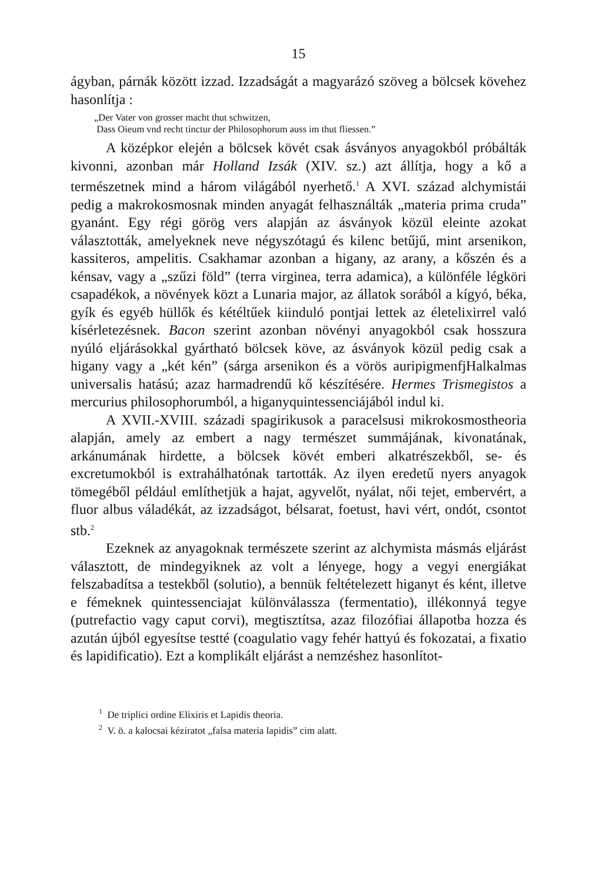15
ágyban, párnák között izzad. Izzadságát a magyarázó szöveg a bölcsek köve­hez hasonlítja :
„Der Vater von grosser macht thut schwitzen,
Dass Oieum vnd recht tinctur der Philosophorum auss im thut fliessen.”
A középkor elején a bölcsek kövét csak ásványos anyagokból próbálták kivonni, azonban már Holland Izsák (XIV. sz.) azt állítja, hogy a kő a természetnek mind a három világából nyerhető.<sup>1</sup> A XVI. század alchymistái pedig a makrokosmosnak minden anyagát felhasználták „materia prima cruda” gyanánt. Egy régi görög vers alapján az ásványok közül eleinte azokat választották, amelyeknek neve négyszótagú és kilenc betűjű, mint arsenikon, kassiteros, ampelitis. Csakhamar azonban a higany, az arany, a kőszén és a kénsav, vagy a „szűzi föld” (terra virginea, terra adamica), a különféle légköri csapadékok, a növények közt a Lunaria major, az állatok sorából a kígyó, béka, gyík és egyéb hüllők és kétéltűek kiinduló pontjai lettek az életelixirrel való kísérletezésnek. Bacon szerint azonban növényi anyagokból csak hosszura nyúló eljárásokkal gyártható bölcsek köve, az ásványok közül pedig csak a higany vagy a „két kén” (sárga arsenikon és a vörös auripigmenfjHalkalmas universalis hatású; azaz harmadrendű kő készítésére. Hermes Trismegistos a mercurius philosophorumból, a higanyquintessenciájából indul ki.
A XVII.-XVIII. századi spagirikusok a paracelsusi mikrokosmostheoria alapján, amely az embert a nagy természet summájának, kivonatának, arkánumának hirdette, a bölcsek kövét emberi alkatrészekből, se- és excretumokból is extrahálhatónak tartották. Az ilyen eredetű nyers anyagok tömegéből például említhetjük a hajat, agyvelőt, nyálat, női tejet, embervért, a fluor albus váladékát, az izzadságot, bélsarat, foetust, havi vért, ondót, csontot stb.<sup>2</sup>
Ezeknek az anyagoknak természete szerint az alchymista másmás eljárást választott, de mindegyiknek az volt a lényege, hogy a vegyi energiákat felszabadítsa a testekből (solutio), a bennük feltételezett higanyt és ként, illetve e fémeknek quintessenciajat különválassza (fermentatio), illékonnyá tegye (putrefactio vagy caput corvi), megtisztítsa, azaz filozófiai állapotba hozza és azután újból egyesítse testté (coagulatio vagy fehér hattyú és fokozatai, a fixatio és lapidificatio). Ezt a komplikált eljárást a nemzéshez hasonlítot-
<sup>1</sup> De triplici ordine Elixiris et Lapidis theoria.
<sup>2</sup> V. ö. a kalocsai kéziratot „falsa materia lapidis” cim alatt.